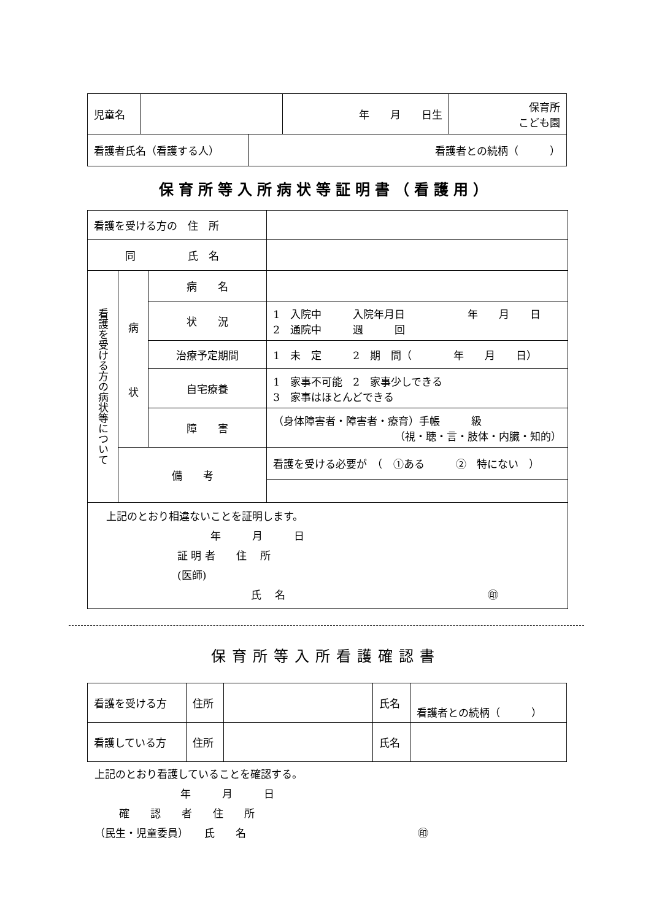| 児童名 | | 年 月 日生 | 保育所 こども園 |
| 看護者氏名（看護する人） | 看護者との続柄（ ） |
保育所等入所病状等証明書（看護用）
| 看護を受ける方の 住 所 | | | | |
| 同 氏 名 | | | | |
| 看護を受ける方の病状等について | 病 状 | 病 名 | | |
| | | 状 況 | | 1 入院中 入院年月日 年 月 日 2 通院中 週 回 |
| | | 治療予定期間 | | 1 未 定 2 期 間（ 年 月 日） |
| | | 自宅療養 | | 1 家事不可能 2 家事少しできる 3 家事はほとんどできる |
| | | 障 害 | | （身体障害者・障害者・療育）手帳 級 （視・聴・言・肢体・内臓・知的） |
| | 備 考 | | 看護を受ける必要が （ ①ある ② 特にない ） | |
| 上記のとおり相違ないことを証明します。 年 月 日 証 明 者 住 所 (医師) 氏 名 ㊞ | | | | |
保育所等入所看護確認書
| 看護を受ける方 | 住所 | | 氏名 | 看護者との続柄（ ） |
| 看護している方 | 住所 | | 氏名 | |
上記のとおり看護していることを確認する。
年　　　月　　　日
確　　認　　者　　住　　所
（民生・児童委員）　　氏　　名 ㊞